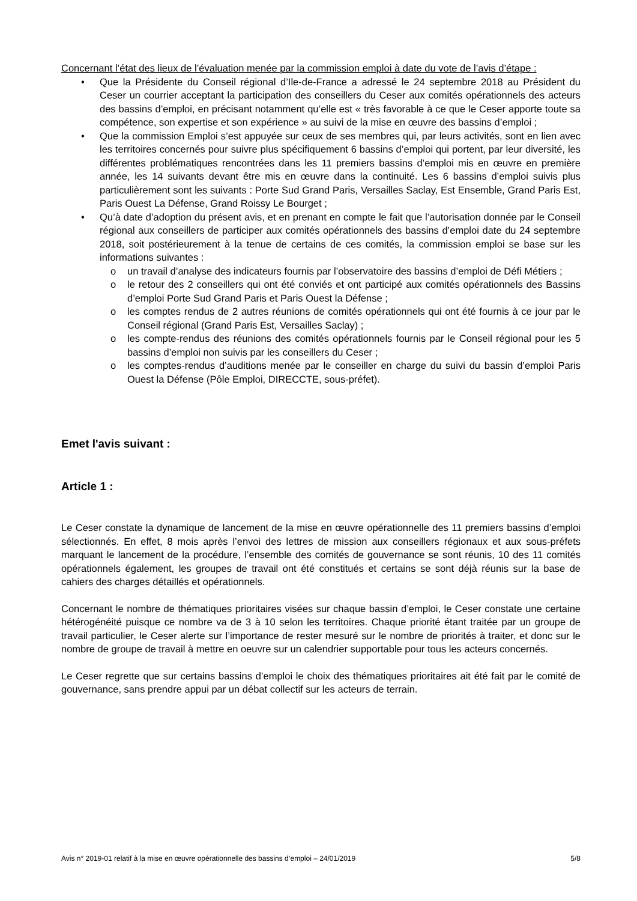Concernant l’état des lieux de l’évaluation menée par la commission emploi à date du vote de l’avis d’étape :
• Que la Présidente du Conseil régional d’Ile-de-France a adressé le 24 septembre 2018 au Président du Ceser un courrier acceptant la participation des conseillers du Ceser aux comités opérationnels des acteurs des bassins d’emploi, en précisant notamment qu’elle est « très favorable à ce que le Ceser apporte toute sa compétence, son expertise et son expérience » au suivi de la mise en œuvre des bassins d’emploi ;
• Que la commission Emploi s’est appuyée sur ceux de ses membres qui, par leurs activités, sont en lien avec les territoires concernés pour suivre plus spécifiquement 6 bassins d’emploi qui portent, par leur diversité, les différentes problématiques rencontrées dans les 11 premiers bassins d’emploi mis en œuvre en première année, les 14 suivants devant être mis en œuvre dans la continuité. Les 6 bassins d’emploi suivis plus particulièrement sont les suivants : Porte Sud Grand Paris, Versailles Saclay, Est Ensemble, Grand Paris Est, Paris Ouest La Défense, Grand Roissy Le Bourget ;
• Qu’à date d’adoption du présent avis, et en prenant en compte le fait que l’autorisation donnée par le Conseil régional aux conseillers de participer aux comités opérationnels des bassins d’emploi date du 24 septembre 2018, soit postérieurement à la tenue de certains de ces comités, la commission emploi se base sur les informations suivantes :
o un travail d’analyse des indicateurs fournis par l’observatoire des bassins d’emploi de Défi Métiers ;
o le retour des 2 conseillers qui ont été conviés et ont participé aux comités opérationnels des Bassins d’emploi Porte Sud Grand Paris et Paris Ouest la Défense ;
o les comptes rendus de 2 autres réunions de comités opérationnels qui ont été fournis à ce jour par le Conseil régional (Grand Paris Est, Versailles Saclay) ;
o les compte-rendus des réunions des comités opérationnels fournis par le Conseil régional pour les 5 bassins d’emploi non suivis par les conseillers du Ceser ;
o les comptes-rendus d’auditions menée par le conseiller en charge du suivi du bassin d’emploi Paris Ouest la Défense (Pôle Emploi, DIRECCTE, sous-préfet).
Emet l'avis suivant :
Article 1 :
Le Ceser constate la dynamique de lancement de la mise en œuvre opérationnelle des 11 premiers bassins d’emploi sélectionnés. En effet, 8 mois après l’envoi des lettres de mission aux conseillers régionaux et aux sous-préfets marquant le lancement de la procédure, l’ensemble des comités de gouvernance se sont réunis, 10 des 11 comités opérationnels également, les groupes de travail ont été constitués et certains se sont déjà réunis sur la base de cahiers des charges détaillés et opérationnels.
Concernant le nombre de thématiques prioritaires visées sur chaque bassin d’emploi, le Ceser constate une certaine hétérogénéité puisque ce nombre va de 3 à 10 selon les territoires. Chaque priorité étant traitée par un groupe de travail particulier, le Ceser alerte sur l’importance de rester mesuré sur le nombre de priorités à traiter, et donc sur le nombre de groupe de travail à mettre en oeuvre sur un calendrier supportable pour tous les acteurs concernés.
Le Ceser regrette que sur certains bassins d’emploi le choix des thématiques prioritaires ait été fait par le comité de gouvernance, sans prendre appui par un débat collectif sur les acteurs de terrain.
Avis n° 2019-01 relatif à la mise en œuvre opérationnelle des bassins d’emploi – 24/01/2019 5/8